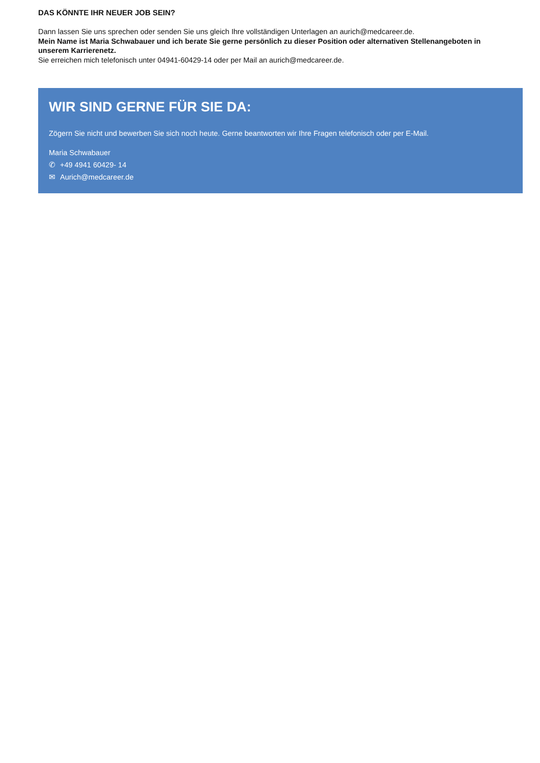DAS KÖNNTE IHR NEUER JOB SEIN?
Dann lassen Sie uns sprechen oder senden Sie uns gleich Ihre vollständigen Unterlagen an aurich@medcareer.de.
Mein Name ist Maria Schwabauer und ich berate Sie gerne persönlich zu dieser Position oder alternativen Stellenangeboten in unserem Karrierenetz.
Sie erreichen mich telefonisch unter 04941-60429-14 oder per Mail an aurich@medcareer.de.
WIR SIND GERNE FÜR SIE DA:
Zögern Sie nicht und bewerben Sie sich noch heute. Gerne beantworten wir Ihre Fragen telefonisch oder per E-Mail.
Maria Schwabauer
✆ +49 4941 60429- 14
✉ Aurich@medcareer.de